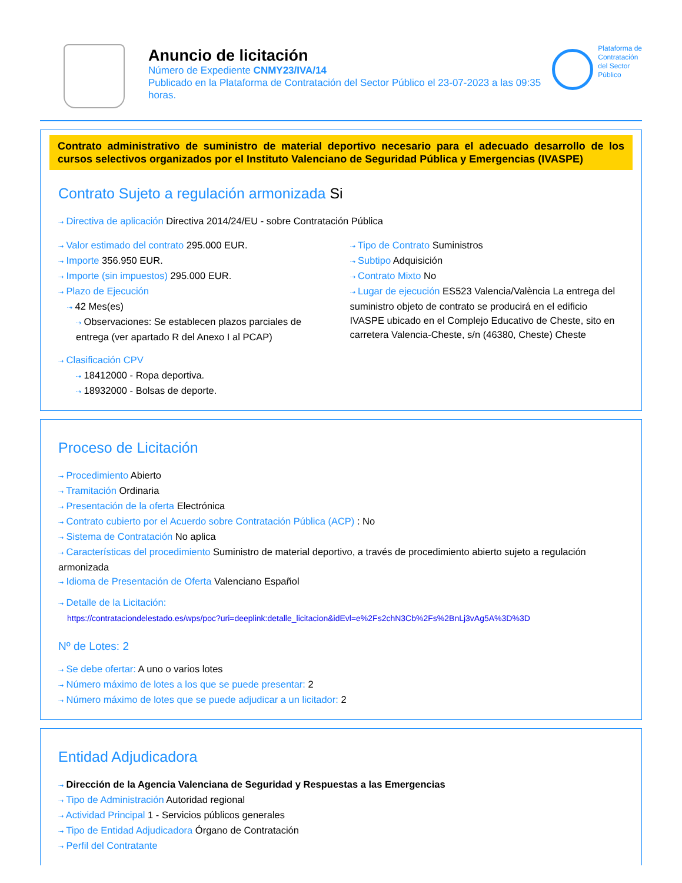Anuncio de licitación
Número de Expediente CNMY23/IVA/14
Publicado en la Plataforma de Contratación del Sector Público el 23-07-2023 a las 09:35 horas.
Plataforma de
Contratación
del Sector
Público
Contrato administrativo de suministro de material deportivo necesario para el adecuado desarrollo de los cursos selectivos organizados por el Instituto Valenciano de Seguridad Pública y Emergencias (IVASPE)
Contrato Sujeto a regulación armonizada Si
⇢ Directiva de aplicación Directiva 2014/24/EU - sobre Contratación Pública
⇢ Valor estimado del contrato 295.000 EUR.
⇢ Importe 356.950 EUR.
⇢ Importe (sin impuestos) 295.000 EUR.
⇢ Plazo de Ejecución
⇢ 42 Mes(es)
⇢ Observaciones: Se establecen plazos parciales de entrega (ver apartado R del Anexo I al PCAP)
⇢ Tipo de Contrato Suministros
⇢ Subtipo Adquisición
⇢ Contrato Mixto No
⇢ Lugar de ejecución ES523 Valencia/València La entrega del suministro objeto de contrato se producirá en el edificio IVASPE ubicado en el Complejo Educativo de Cheste, sito en carretera Valencia-Cheste, s/n (46380, Cheste) Cheste
⇢ Clasificación CPV
⇢ 18412000 - Ropa deportiva.
⇢ 18932000 - Bolsas de deporte.
Proceso de Licitación
⇢ Procedimiento Abierto
⇢ Tramitación Ordinaria
⇢ Presentación de la oferta Electrónica
⇢ Contrato cubierto por el Acuerdo sobre Contratación Pública (ACP) : No
⇢ Sistema de Contratación No aplica
⇢ Características del procedimiento Suministro de material deportivo, a través de procedimiento abierto sujeto a regulación armonizada
⇢ Idioma de Presentación de Oferta Valenciano Español
⇢ Detalle de la Licitación:
https://contrataciondelestado.es/wps/poc?uri=deeplink:detalle_licitacion&idEvl=e%2Fs2chN3Cb%2Fs%2BnLj3vAg5A%3D%3D
Nº de Lotes: 2
⇢ Se debe ofertar: A uno o varios lotes
⇢ Número máximo de lotes a los que se puede presentar: 2
⇢ Número máximo de lotes que se puede adjudicar a un licitador: 2
Entidad Adjudicadora
⇢ Dirección de la Agencia Valenciana de Seguridad y Respuestas a las Emergencias
⇢ Tipo de Administración Autoridad regional
⇢ Actividad Principal 1 - Servicios públicos generales
⇢ Tipo de Entidad Adjudicadora Órgano de Contratación
⇢ Perfil del Contratante